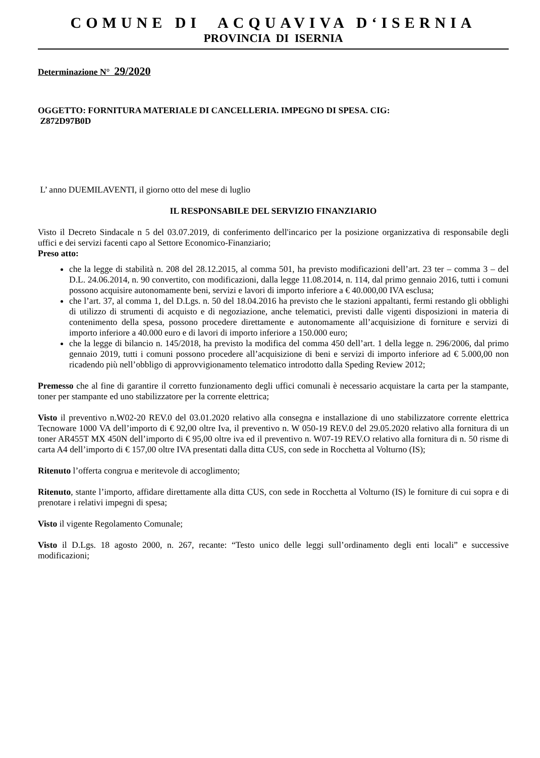COMUNE DI ACQUAVIVA D‘ISERNIA
PROVINCIA DI ISERNIA
Determinazione N° 29/2020
OGGETTO: FORNITURA MATERIALE DI CANCELLERIA. IMPEGNO DI SPESA. CIG:
Z872D97B0D
L’ anno DUEMILAVENTI, il giorno otto del mese di luglio
IL RESPONSABILE DEL SERVIZIO FINANZIARIO
Visto il Decreto Sindacale n 5 del 03.07.2019, di conferimento dell'incarico per la posizione organizzativa di responsabile degli uffici e dei servizi facenti capo al Settore Economico-Finanziario;
Preso atto:
che la legge di stabilità n. 208 del 28.12.2015, al comma 501, ha previsto modificazioni dell’art. 23 ter – comma 3 – del D.L. 24.06.2014, n. 90 convertito, con modificazioni, dalla legge 11.08.2014, n. 114, dal primo gennaio 2016, tutti i comuni possono acquisire autonomamente beni, servizi e lavori di importo inferiore a € 40.000,00 IVA esclusa;
che l’art. 37, al comma 1, del D.Lgs. n. 50 del 18.04.2016 ha previsto che le stazioni appaltanti, fermi restando gli obblighi di utilizzo di strumenti di acquisto e di negoziazione, anche telematici, previsti dalle vigenti disposizioni in materia di contenimento della spesa, possono procedere direttamente e autonomamente all’acquisizione di forniture e servizi di importo inferiore a 40.000 euro e di lavori di importo inferiore a 150.000 euro;
che la legge di bilancio n. 145/2018, ha previsto la modifica del comma 450 dell’art. 1 della legge n. 296/2006, dal primo gennaio 2019, tutti i comuni possono procedere all’acquisizione di beni e servizi di importo inferiore ad € 5.000,00 non ricadendo più nell’obbligo di approvvigionamento telematico introdotto dalla Speding Review 2012;
Premesso che al fine di garantire il corretto funzionamento degli uffici comunali è necessario acquistare la carta per la stampante, toner per stampante ed uno stabilizzatore per la corrente elettrica;
Visto il preventivo n.W02-20 REV.0 del 03.01.2020 relativo alla consegna e installazione di uno stabilizzatore corrente elettrica Tecnoware 1000 VA dell’importo di € 92,00 oltre Iva, il preventivo n. W 050-19 REV.0 del 29.05.2020 relativo alla fornitura di un toner AR455T MX 450N dell’importo di € 95,00 oltre iva ed il preventivo n. W07-19 REV.O relativo alla fornitura di n. 50 risme di carta A4 dell’importo di € 157,00 oltre IVA presentati dalla ditta CUS, con sede in Rocchetta al Volturno (IS);
Ritenuto l’offerta congrua e meritevole di accoglimento;
Ritenuto, stante l’importo, affidare direttamente alla ditta CUS, con sede in Rocchetta al Volturno (IS) le forniture di cui sopra e di prenotare i relativi impegni di spesa;
Visto il vigente Regolamento Comunale;
Visto il D.Lgs. 18 agosto 2000, n. 267, recante: “Testo unico delle leggi sull’ordinamento degli enti locali” e successive modificazioni;